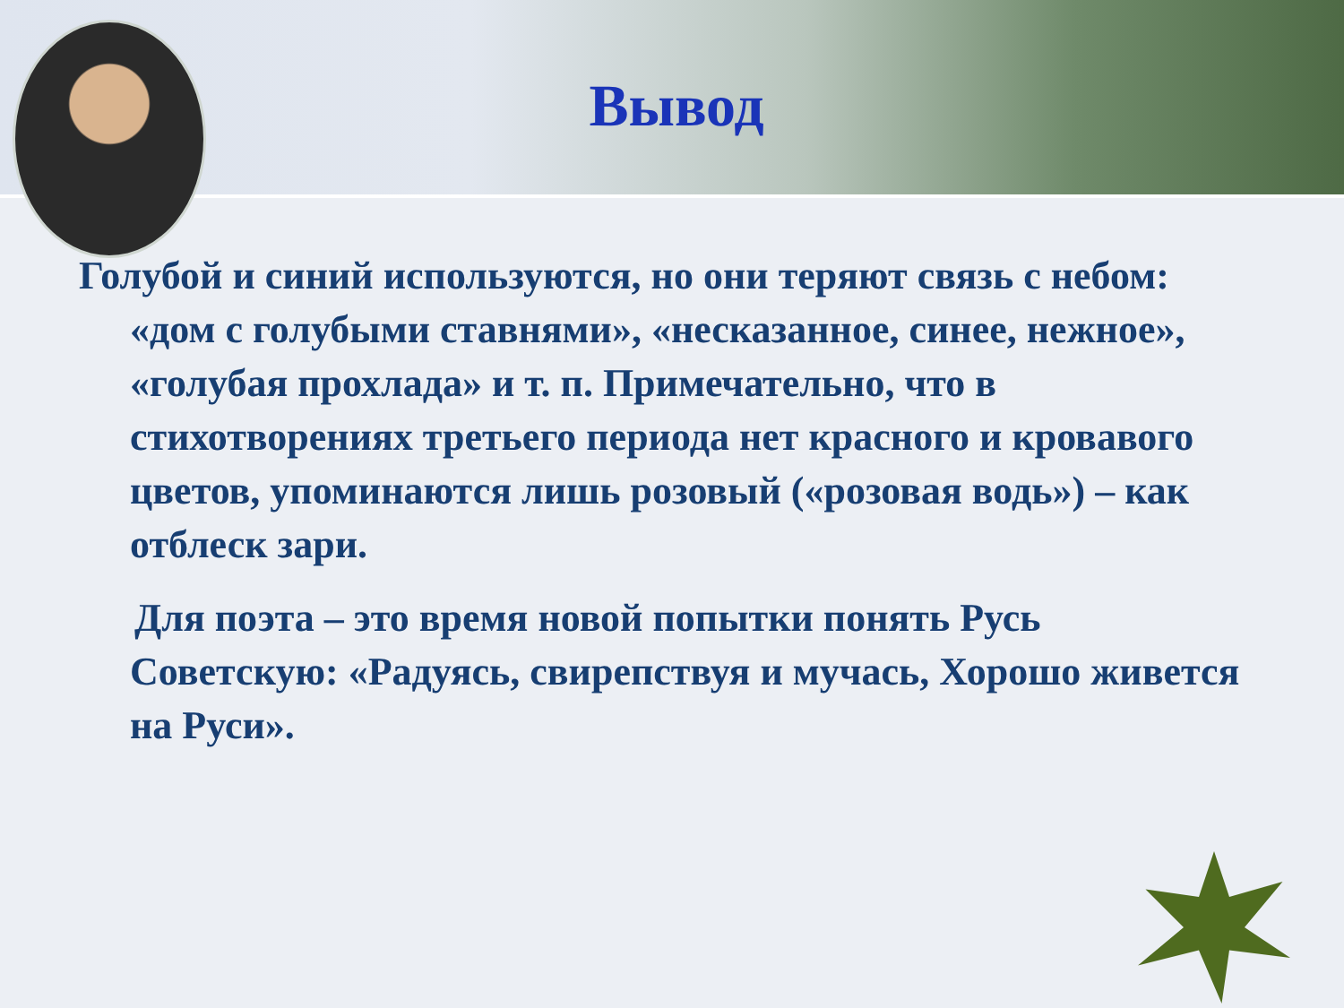Вывод
Голубой и синий используются, но они теряют связь с небом: «дом с голубыми ставнями», «несказанное, синее, нежное», «голубая прохлада» и т. п. Примечательно, что в стихотворениях третьего периода нет красного и кровавого цветов, упоминаются лишь розовый («розовая водь») – как отблеск зари.
Для поэта – это время новой попытки понять Русь Советскую: «Радуясь, свирепствуя и мучась, Хорошо живется на Руси».